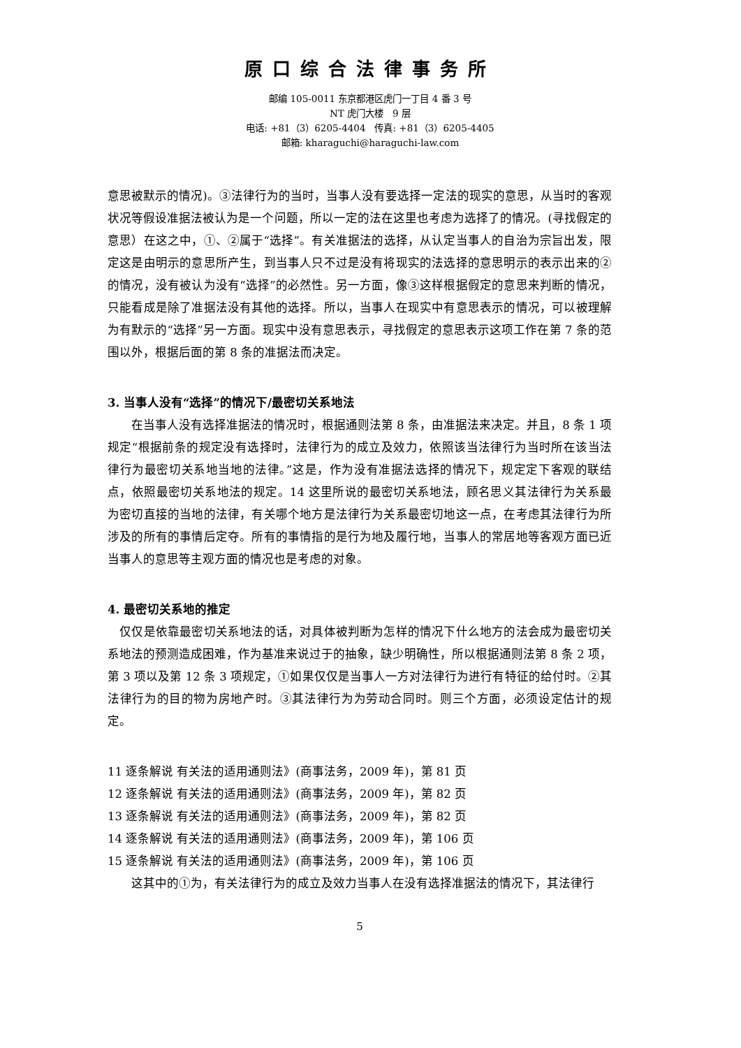原口综合法律事务所
邮编 105-0011 东京都港区虎门一丁目 4 番 3 号
NT 虎门大楼　9 层
电话: +81（3）6205-4404　传真: +81（3）6205-4405
邮箱: kharaguchi@haraguchi-law.com
意思被默示的情况)。③法律行为的当时，当事人没有要选择一定法的现实的意思，从当时的客观状况等假设准据法被认为是一个问题，所以一定的法在这里也考虑为选择了的情况。(寻找假定的意思）在这之中，①、②属于“选择”。有关准据法的选择，从认定当事人的自治为宗旨出发，限定这是由明示的意思所产生，到当事人只不过是没有将现实的法选择的意思明示的表示出来的②的情况，没有被认为没有“选择”的必然性。另一方面，像③这样根据假定的意思来判断的情况，只能看成是除了准据法没有其他的选择。所以，当事人在现实中有意思表示的情况，可以被理解为有默示的“选择”另一方面。现实中没有意思表示，寻找假定的意思表示这项工作在第 7 条的范围以外，根据后面的第 8 条的准据法而决定。
3. 当事人没有“选择”的情况下/最密切关系地法
　　在当事人没有选择准据法的情况时，根据通则法第 8 条，由准据法来决定。并且，8 条 1 项规定“根据前条的规定没有选择时，法律行为的成立及效力，依照该当法律行为当时所在该当法律行为最密切关系地当地的法律。”这是，作为没有准据法选择的情况下，规定定下客观的联结点，依照最密切关系地法的规定。14 这里所说的最密切关系地法，顾名思义其法律行为关系最为密切直接的当地的法律，有关哪个地方是法律行为关系最密切地这一点，在考虑其法律行为所涉及的所有的事情后定夺。所有的事情指的是行为地及履行地，当事人的常居地等客观方面已近当事人的意思等主观方面的情况也是考虑的对象。
4. 最密切关系地的推定
　仅仅是依靠最密切关系地法的话，对具体被判断为怎样的情况下什么地方的法会成为最密切关系地法的预测造成困难，作为基准来说过于的抽象，缺少明确性，所以根据通则法第 8 条 2 项，第 3 项以及第 12 条 3 项规定，①如果仅仅是当事人一方对法律行为进行有特征的给付时。②其法律行为的目的物为房地产时。③其法律行为为劳动合同时。则三个方面，必须设定估计的规定。
11 逐条解说 有关法的适用通则法》(商事法务，2009 年)，第 81 页
12 逐条解说 有关法的适用通则法》(商事法务，2009 年)，第 82 页
13 逐条解说 有关法的适用通则法》(商事法务，2009 年)，第 82 页
14 逐条解说 有关法的适用通则法》(商事法务，2009 年)，第 106 页
15 逐条解说 有关法的适用通则法》(商事法务，2009 年)，第 106 页
　　这其中的①为，有关法律行为的成立及效力当事人在没有选择准据法的情况下，其法律行
5